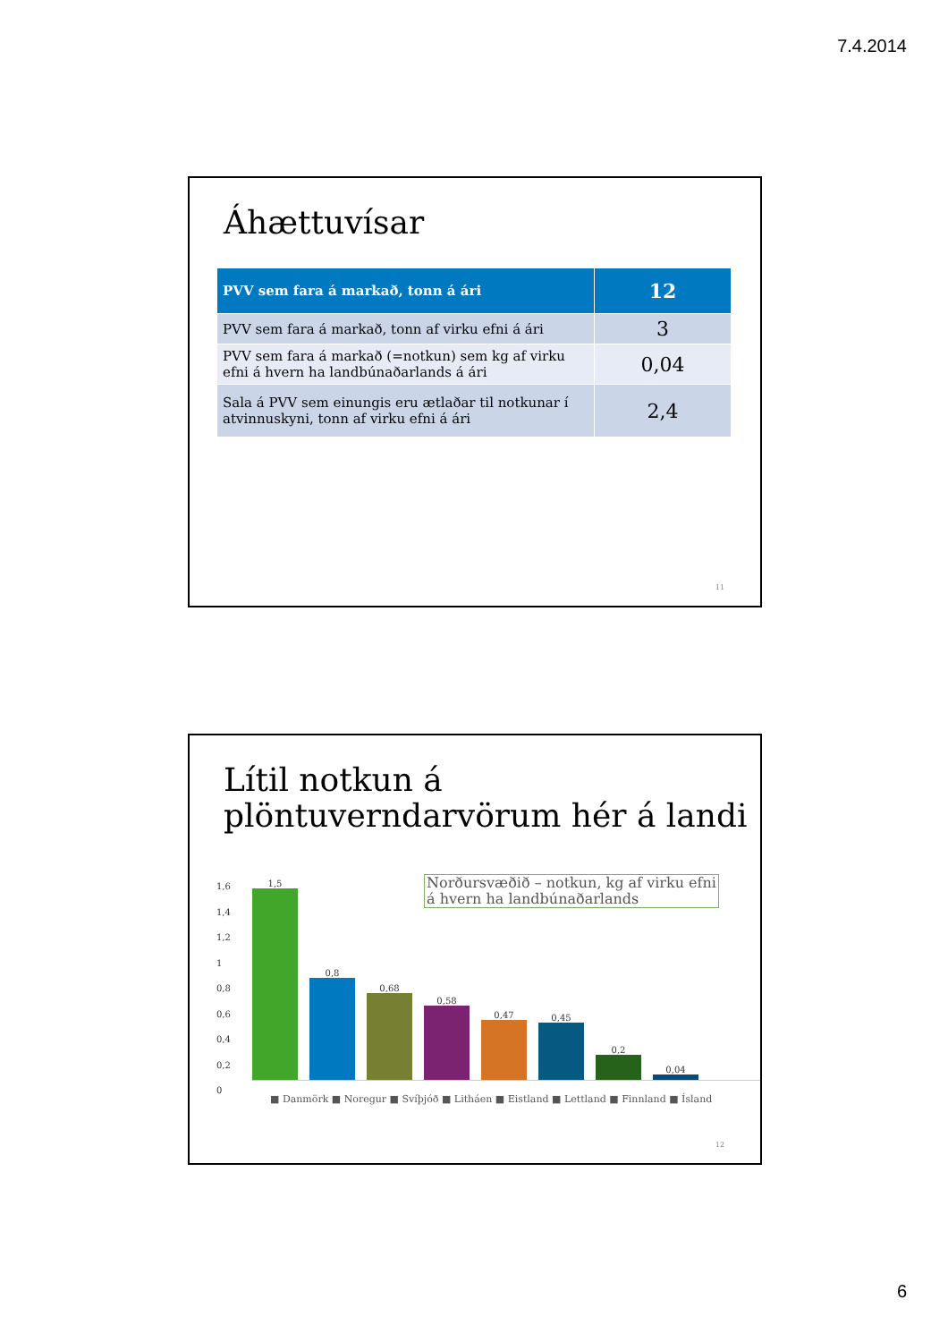7.4.2014
Áhættuvísar
| PVV sem fara á markað, tonn á ári | 12 |
| --- | --- |
| PVV sem fara á markað, tonn af virku efni á ári | 3 |
| PVV sem fara á markað (=notkun) sem kg af virku efni á hvern ha landbúnaðarlands á ári | 0,04 |
| Sala á PVV sem einungis eru ætlaðar til notkunar í atvinnuskyni, tonn af virku efni á ári | 2,4 |
11
Lítil notkun á plöntuverndarvörum hér á landi
1,6
1,4
1,2
1
0,8
0,6
0,4
0,2
0
Norðursvæðið – notkun, kg af virku efni
á hvern ha landbúnaðarlands
1,5
0,8
0,68
0,58
0,47
0,45
0,2
0,04
■ Danmörk ■ Noregur ■ Svíþjóð ■ Litháen ■ Eistland ■ Lettland ■ Finnland ■ Ísland
12
6